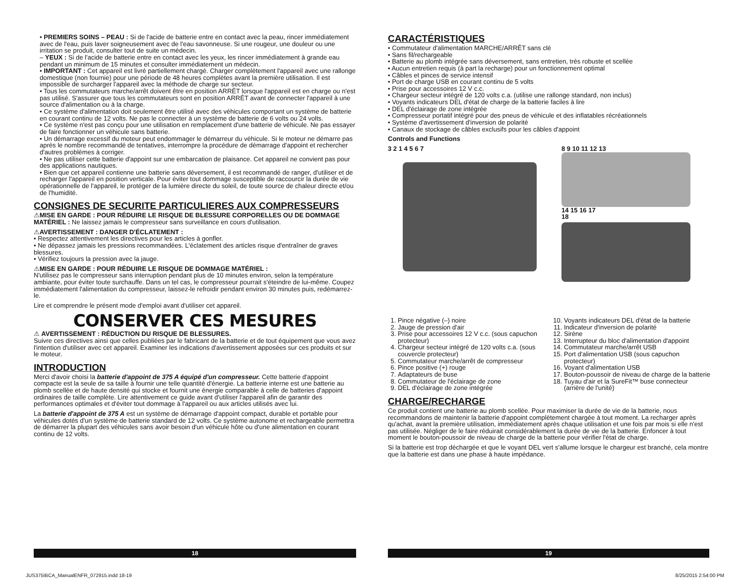• PREMIERS SOINS – PEAU : Si de l'acide de batterie entre en contact avec la peau, rincer immédiatement avec de l'eau, puis laver soigneusement avec de l'eau savonneuse. Si une rougeur, une douleur ou une irritation se produit, consulter tout de suite un médecin.
– YEUX : Si de l'acide de batterie entre en contact avec les yeux, les rincer immédiatement à grande eau pendant un minimum de 15 minutes et consulter immédiatement un médecin.
• IMPORTANT : Cet appareil est livré partiellement chargé. Charger complètement l'appareil avec une rallonge domestique (non fournie) pour une période de 48 heures complètes avant la première utilisation. Il est impossible de surcharger l'appareil avec la méthode de charge sur secteur.
• Tous les commutateurs marche/arrêt doivent être en position ARRÊT lorsque l'appareil est en charge ou n'est pas utilisé. S'assurer que tous les commutateurs sont en position ARRÊT avant de connecter l'appareil à une source d'alimentation ou à la charge.
• Ce système d'alimentation doit seulement être utilisé avec des véhicules comportant un système de batterie en courant continu de 12 volts. Ne pas le connecter à un système de batterie de 6 volts ou 24 volts.
• Ce système n'est pas conçu pour une utilisation en remplacement d'une batterie de véhicule. Ne pas essayer de faire fonctionner un véhicule sans batterie.
• Un démarrage excessif du moteur peut endommager le démarreur du véhicule. Si le moteur ne démarre pas après le nombre recommandé de tentatives, interrompre la procédure de démarrage d'appoint et rechercher d'autres problèmes à corriger.
• Ne pas utiliser cette batterie d'appoint sur une embarcation de plaisance. Cet appareil ne convient pas pour des applications nautiques.
• Bien que cet appareil contienne une batterie sans déversement, il est recommandé de ranger, d'utiliser et de recharger l'appareil en position verticale. Pour éviter tout dommage susceptible de raccourcir la durée de vie opérationnelle de l'appareil, le protéger de la lumière directe du soleil, de toute source de chaleur directe et/ou de l'humidité.
CONSIGNES DE SECURITE PARTICULIERES AUX COMPRESSEURS
⚠MISE EN GARDE : POUR RÉDUIRE LE RISQUE DE BLESSURE CORPORELLES OU DE DOMMAGE MATÉRIEL : Ne laissez jamais le compresseur sans surveillance en cours d'utilisation.
⚠AVERTISSEMENT : DANGER D'ÉCLATEMENT :
• Respectez attentivement les directives pour les articles à gonfler.
• Ne dépassez jamais les pressions recommandées. L'éclatement des articles risque d'entraîner de graves blessures.
• Vérifiez toujours la pression avec la jauge.
⚠MISE EN GARDE : POUR RÉDUIRE LE RISQUE DE DOMMAGE MATÉRIEL :
N'utilisez pas le compresseur sans interruption pendant plus de 10 minutes environ, selon la température ambiante, pour éviter toute surchauffe. Dans un tel cas, le compresseur pourrait s'éteindre de lui-même. Coupez immédiatement l'alimentation du compresseur, laissez-le refroidir pendant environ 30 minutes puis, redémarrez-le.
Lire et comprendre le présent mode d'emploi avant d'utiliser cet appareil.
CONSERVER CES MESURES
⚠ AVERTISSEMENT : RÉDUCTION DU RISQUE DE BLESSURES.
Suivre ces directives ainsi que celles publiées par le fabricant de la batterie et de tout équipement que vous avez l'intention d'utiliser avec cet appareil. Examiner les indications d'avertissement apposées sur ces produits et sur le moteur.
INTRODUCTION
Merci d'avoir choisi la batterie d'appoint de 375 A équipé d'un compresseur. Cette batterie d'appoint compacte est la seule de sa taille à fournir une telle quantité d'énergie. La batterie interne est une batterie au plomb scellée et de haute densité qui stocke et fournit une énergie comparable à celle de batteries d'appoint ordinaires de taille complète. Lire attentivement ce guide avant d'utiliser l'appareil afin de garantir des performances optimales et d'éviter tout dommage à l'appareil ou aux articles utilisés avec lui.
La batterie d'appoint de 375 A est un système de démarrage d'appoint compact, durable et portable pour véhicules dotés d'un système de batterie standard de 12 volts. Ce système autonome et rechargeable permettra de démarrer la plupart des véhicules sans avoir besoin d'un véhicule hôte ou d'une alimentation en courant continu de 12 volts.
CARACTÉRISTIQUES
• Commutateur d'alimentation MARCHE/ARRÊT sans clé
• Sans fil/rechargeable
• Batterie au plomb intégrée sans déversement, sans entretien, très robuste et scellée
• Aucun entretien requis (à part la recharge) pour un fonctionnement optimal
• Câbles et pinces de service intensif
• Port de charge USB en courant continu de 5 volts
• Prise pour accessoires 12 V c.c.
• Chargeur secteur intégré de 120 volts c.a. (utilise une rallonge standard, non inclus)
• Voyants indicateurs DEL d'état de charge de la batterie faciles à lire
• DEL d'éclairage de zone intégrée
• Compresseur portatif intégré pour des pneus de véhicule et des inflatables récréationnels
• Système d'avertissement d'inversion de polarité
• Canaux de stockage de câbles exclusifs pour les câbles d'appoint
Controls and Functions
3 2 1 4 5 6 7 8 9 10 11 12 13
14 15 16 17
18
1. Pince négative (–) noire
2. Jauge de pression d'air
3. Prise pour accessoires 12 V c.c. (sous capuchon protecteur)
4. Chargeur secteur intégré de 120 volts c.a. (sous couvercle protecteur)
5. Commutateur marche/arrêt de compresseur
6. Pince positive (+) rouge
7. Adaptateurs de buse
8. Commutateur de l'éclairage de zone
9. DEL d'éclairage de zone intégrée
10. Voyants indicateurs DEL d'état de la batterie
11. Indicateur d'inversion de polarité
12. Sirène
13. Interrupteur du bloc d'alimentation d'appoint
14. Commutateur marche/arrêt USB
15. Port d'alimentation USB (sous capuchon protecteur)
16. Voyant d'alimentation USB
17. Bouton-poussoir de niveau de charge de la batterie
18. Tuyau d'air et la SureFit™ buse connecteur (arrière de l'unité)
CHARGE/RECHARGE
Ce produit contient une batterie au plomb scellée. Pour maximiser la durée de vie de la batterie, nous recommandons de maintenir la batterie d'appoint complètement chargée à tout moment. La recharger après qu'achat, avant la première utilisation, immédiatement après chaque utilisation et une fois par mois si elle n'est pas utilisée. Négliger de le faire réduirait considérablement la durée de vie de la batterie. Enfoncer à tout moment le bouton-poussoir de niveau de charge de la batterie pour vérifier l'état de charge.
Si la batterie est trop déchargée et que le voyant DEL vert s'allume lorsque le chargeur est branché, cela montre que la batterie est dans une phase à haute impédance.
18 19
JUS375IBCA_ManualENFR_072915.indd 18-19
8/25/2015 2:54:00 PM